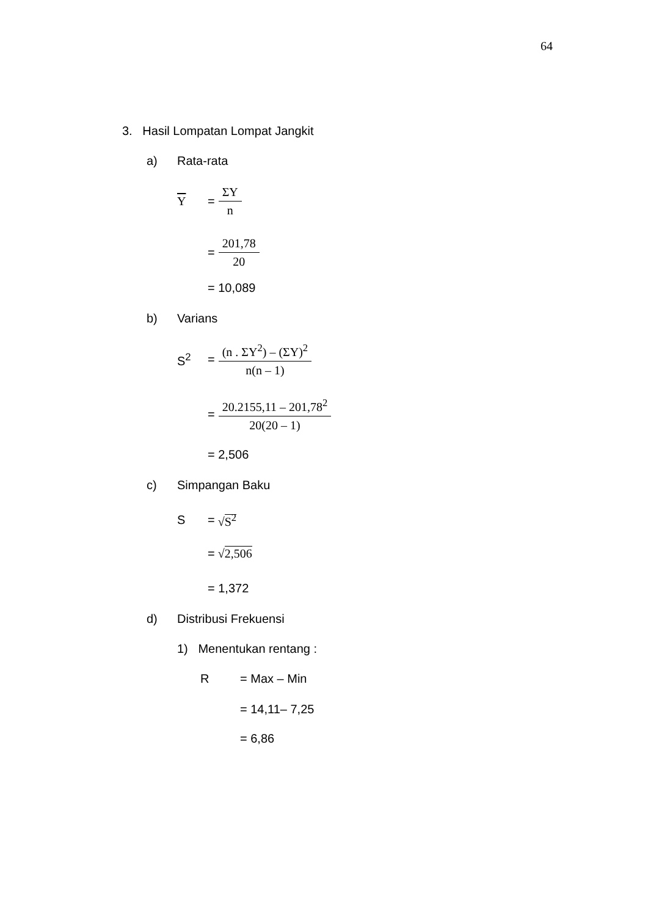64
3. Hasil Lompatan Lompat Jangkit
a) Rata-rata
Y = ΣY n
= 201,78 20
= 10,089
b) Varians
S<sup>2</sup> = (n . ΣY<sup>2</sup>) – (ΣY)<sup>2</sup> n(n – 1)
= 20.2155,11 – 201,78<sup>2</sup> 20(20 – 1)
= 2,506
c) Simpangan Baku
S = √S<sup>2</sup>
= √2,506
= 1,372
d) Distribusi Frekuensi
1) Menentukan rentang :
R = Max – Min
= 14,11– 7,25
= 6,86